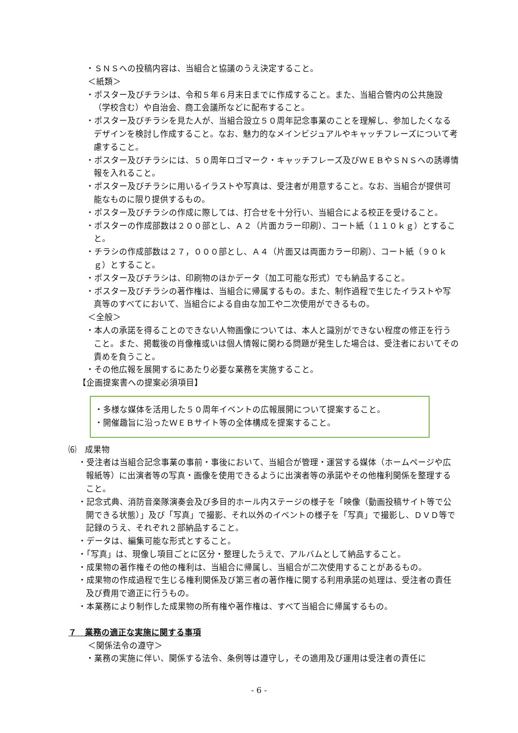・ＳＮＳへの投稿内容は、当組合と協議のうえ決定すること。
＜紙類＞
・ポスター及びチラシは、令和５年６月末日までに作成すること。また、当組合管内の公共施設（学校含む）や自治会、商工会議所などに配布すること。
・ポスター及びチラシを見た人が、当組合設立５０周年記念事業のことを理解し、参加したくなるデザインを検討し作成すること。なお、魅力的なメインビジュアルやキャッチフレーズについて考慮すること。
・ポスター及びチラシには、５０周年ロゴマーク・キャッチフレーズ及びＷＥＢやＳＮＳへの誘導情報を入れること。
・ポスター及びチラシに用いるイラストや写真は、受注者が用意すること。なお、当組合が提供可能なものに限り提供するもの。
・ポスター及びチラシの作成に際しては、打合せを十分行い、当組合による校正を受けること。
・ポスターの作成部数は２００部とし、Ａ２（片面カラー印刷）、コート紙（１１０ｋｇ）とすること。
・チラシの作成部数は２７，０００部とし、Ａ４（片面又は両面カラー印刷）、コート紙（９０ｋｇ）とすること。
・ポスター及びチラシは、印刷物のほかデータ（加工可能な形式）でも納品すること。
・ポスター及びチラシの著作権は、当組合に帰属するもの。また、制作過程で生じたイラストや写真等のすべてにおいて、当組合による自由な加工や二次使用ができるもの。
＜全般＞
・本人の承諾を得ることのできない人物画像については、本人と識別ができない程度の修正を行うこと。また、掲載後の肖像権或いは個人情報に関わる問題が発生した場合は、受注者においてその責めを負うこと。
・その他広報を展開するにあたり必要な業務を実施すること。
【企画提案書への提案必須項目】
・多様な媒体を活用した５０周年イベントの広報展開について提案すること。
・開催趣旨に沿ったＷＥＢサイト等の全体構成を提案すること。
⑹　成果物
・受注者は当組合記念事業の事前・事後において、当組合が管理・運営する媒体（ホームページや広報紙等）に出演者等の写真・画像を使用できるように出演者等の承諾やその他権利関係を整理すること。
・記念式典、消防音楽隊演奏会及び多目的ホール内ステージの様子を「映像（動画投稿サイト等で公開できる状態）」及び「写真」で撮影、それ以外のイベントの様子を「写真」で撮影し、ＤＶＤ等で記録のうえ、それぞれ２部納品すること。
・データは、編集可能な形式とすること。
・「写真」は、現像し項目ごとに区分・整理したうえで、アルバムとして納品すること。
・成果物の著作権その他の権利は、当組合に帰属し、当組合が二次使用することがあるもの。
・成果物の作成過程で生じる権利関係及び第三者の著作権に関する利用承諾の処理は、受注者の責任及び費用で適正に行うもの。
・本業務により制作した成果物の所有権や著作権は、すべて当組合に帰属するもの。
７　業務の適正な実施に関する事項
＜関係法令の遵守＞
・業務の実施に伴い、関係する法令、条例等は遵守し，その適用及び運用は受注者の責任に
- 6 -